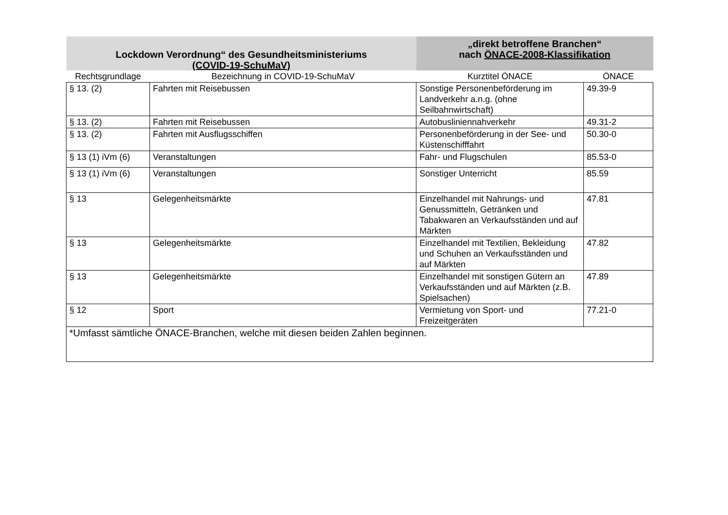| Lockdown Verordnung“ des Gesundheitsministeriums (COVID-19-SchuMaV) | | „direkt betroffene Branchen“ nach ÖNACE-2008-Klassifikation | |
| --- | --- | --- | --- |
| Rechtsgrundlage | Bezeichnung in COVID-19-SchuMaV | Kurztitel ÖNACE | ÖNACE |
| § 13. (2) | Fahrten mit Reisebussen | Sonstige Personenbeförderung im Landverkehr a.n.g. (ohne Seilbahnwirtschaft) | 49.39-9 |
| § 13. (2) | Fahrten mit Reisebussen | Autobusliniennahverkehr | 49.31-2 |
| § 13. (2) | Fahrten mit Ausflugsschiffen | Personenbeförderung in der See- und Küstenschifffahrt | 50.30-0 |
| § 13 (1) iVm (6) | Veranstaltungen | Fahr- und Flugschulen | 85.53-0 |
| § 13 (1) iVm (6) | Veranstaltungen | Sonstiger Unterricht | 85.59 |
| § 13 | Gelegenheitsmärkte | Einzelhandel mit Nahrungs- und Genussmitteln, Getränken und Tabakwaren an Verkaufsständen und auf Märkten | 47.81 |
| § 13 | Gelegenheitsmärkte | Einzelhandel mit Textilien, Bekleidung und Schuhen an Verkaufsständen und auf Märkten | 47.82 |
| § 13 | Gelegenheitsmärkte | Einzelhandel mit sonstigen Gütern an Verkaufsständen und auf Märkten (z.B. Spielsachen) | 47.89 |
| § 12 | Sport | Vermietung von Sport- und Freizeitgeräten | 77.21-0 |
| *Umfasst sämtliche ÖNACE-Branchen, welche mit diesen beiden Zahlen beginnen. | | | |